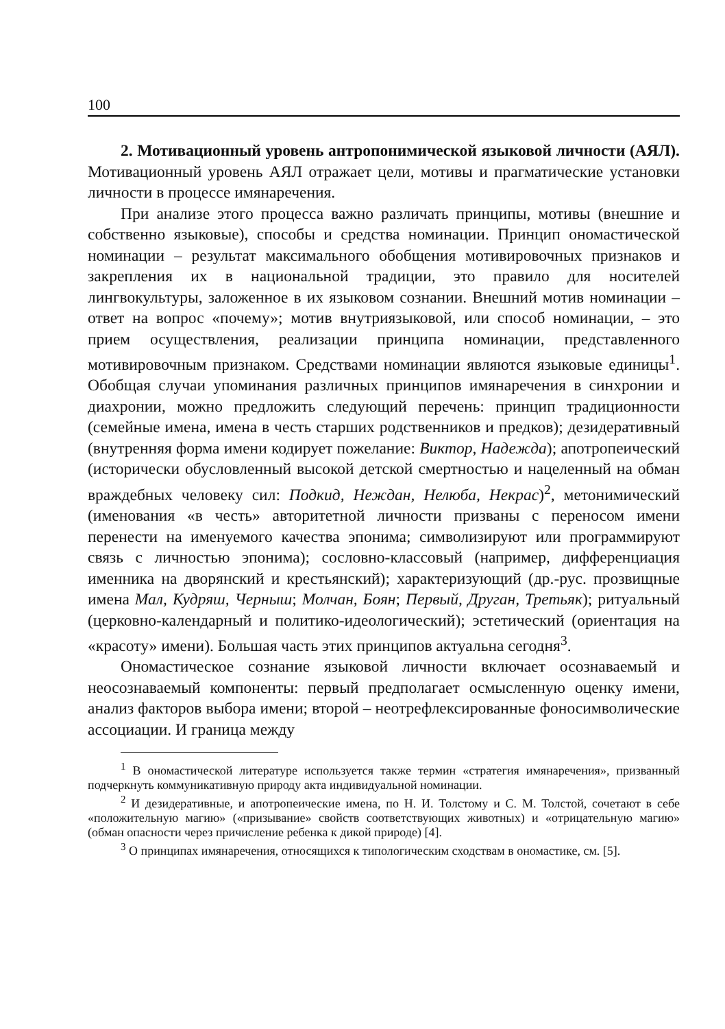100
2. Мотивационный уровень антропонимической языковой личности (АЯЛ). Мотивационный уровень АЯЛ отражает цели, мотивы и прагматические установки личности в процессе имянаречения.
При анализе этого процесса важно различать принципы, мотивы (внешние и собственно языковые), способы и средства номинации. Принцип ономастической номинации – результат максимального обобщения мотивировочных признаков и закрепления их в национальной традиции, это правило для носителей лингвокультуры, заложенное в их языковом сознании. Внешний мотив номинации – ответ на вопрос «почему»; мотив внутриязыковой, или способ номинации, – это прием осуществления, реализации принципа номинации, представленного мотивировочным признаком. Средствами номинации являются языковые единицы<sup>1</sup>. Обобщая случаи упоминания различных принципов имянаречения в синхронии и диахронии, можно предложить следующий перечень: принцип традиционности (семейные имена, имена в честь старших родственников и предков); дезидеративный (внутренняя форма имени кодирует пожелание: Виктор, Надежда); апотропеический (исторически обусловленный высокой детской смертностью и нацеленный на обман враждебных человеку сил: Подкид, Неждан, Нелюба, Некрас)<sup>2</sup>, метонимический (именования «в честь» авторитетной личности призваны с переносом имени перенести на именуемого качества эпонима; символизируют или программируют связь с личностью эпонима); сословно-классовый (например, дифференциация именника на дворянский и крестьянский); характеризующий (др.-рус. прозвищные имена Мал, Кудряш, Черныш; Молчан, Боян; Первый, Друган, Третьяк); ритуальный (церковно-календарный и политико-идеологический); эстетический (ориентация на «красоту» имени). Большая часть этих принципов актуальна сегодня<sup>3</sup>.
Ономастическое сознание языковой личности включает осознаваемый и неосознаваемый компоненты: первый предполагает осмысленную оценку имени, анализ факторов выбора имени; второй – неотрефлексированные фоносимволические ассоциации. И граница между
<sup>1</sup> В ономастической литературе используется также термин «стратегия имянаречения», призванный подчеркнуть коммуникативную природу акта индивидуальной номинации.
<sup>2</sup> И дезидеративные, и апотропеические имена, по Н. И. Толстому и С. М. Толстой, сочетают в себе «положительную магию» («призывание» свойств соответствующих животных) и «отрицательную магию» (обман опасности через причисление ребенка к дикой природе) [4].
<sup>3</sup> О принципах имянаречения, относящихся к типологическим сходствам в ономастике, см. [5].